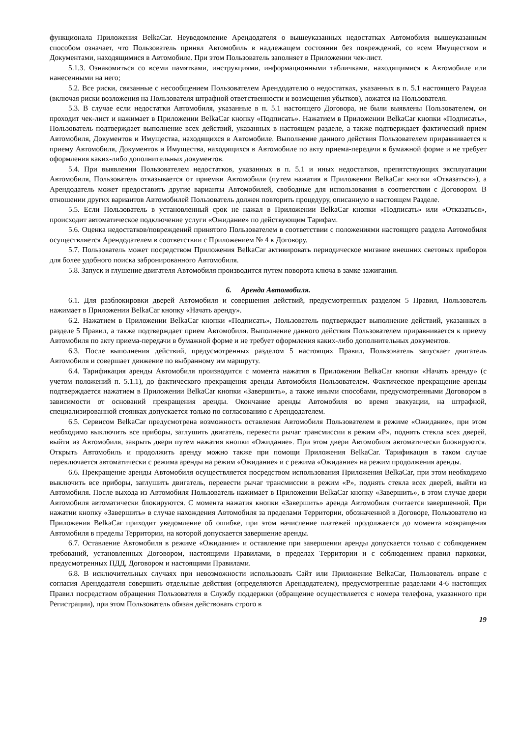функционала Приложения BelkaCar. Неуведомление Арендодателя о вышеуказанных недостатках Автомобиля вышеуказанным способом означает, что Пользователь принял Автомобиль в надлежащем состоянии без повреждений, со всем Имуществом и Документами, находящимися в Автомобиле. При этом Пользователь заполняет в Приложении чек-лист.
5.1.3. Ознакомиться со всеми памятками, инструкциями, информационными табличками, находящимися в Автомобиле или нанесенными на него;
5.2. Все риски, связанные с несообщением Пользователем Арендодателю о недостатках, указанных в п. 5.1 настоящего Раздела (включая риски возложения на Пользователя штрафной ответственности и возмещения убытков), ложатся на Пользователя.
5.3. В случае если недостатки Автомобиля, указанные в п. 5.1 настоящего Договора, не были выявлены Пользователем, он проходит чек-лист и нажимает в Приложении BelkaCar кнопку «Подписать». Нажатием в Приложении BelkaCar кнопки «Подписать», Пользователь подтверждает выполнение всех действий, указанных в настоящем разделе, а также подтверждает фактический прием Автомобиля, Документов и Имущества, находящихся в Автомобиле. Выполнение данного действия Пользователем приравнивается к приему Автомобиля, Документов и Имущества, находящихся в Автомобиле по акту приема-передачи в бумажной форме и не требует оформления каких-либо дополнительных документов.
5.4. При выявлении Пользователем недостатков, указанных в п. 5.1 и иных недостатков, препятствующих эксплуатации Автомобиля, Пользователь отказывается от приемки Автомобиля (путем нажатия в Приложении BelkaCar кнопки «Отказаться»), а Арендодатель может предоставить другие варианты Автомобилей, свободные для использования в соответствии с Договором. В отношении других вариантов Автомобилей Пользователь должен повторить процедуру, описанную в настоящем Разделе.
5.5. Если Пользователь в установленный срок не нажал в Приложении BelkaCar кнопки «Подписать» или «Отказаться», происходит автоматическое подключение услуги «Ожидание» по действующим Тарифам.
5.6. Оценка недостатков/повреждений принятого Пользователем в соответствии с положениями настоящего раздела Автомобиля осуществляется Арендодателем в соответствии с Приложением № 4 к Договору.
5.7. Пользователь может посредством Приложения BelkaCar активировать периодическое мигание внешних световых приборов для более удобного поиска забронированного Автомобиля.
5.8. Запуск и глушение двигателя Автомобиля производится путем поворота ключа в замке зажигания.
6. Аренда Автомобиля.
6.1. Для разблокировки дверей Автомобиля и совершения действий, предусмотренных разделом 5 Правил, Пользователь нажимает в Приложении BelkaCar кнопку «Начать аренду».
6.2. Нажатием в Приложении BelkaCar кнопки «Подписать», Пользователь подтверждает выполнение действий, указанных в разделе 5 Правил, а также подтверждает прием Автомобиля. Выполнение данного действия Пользователем приравнивается к приему Автомобиля по акту приема-передачи в бумажной форме и не требует оформления каких-либо дополнительных документов.
6.3. После выполнения действий, предусмотренных разделом 5 настоящих Правил, Пользователь запускает двигатель Автомобиля и совершает движение по выбранному им маршруту.
6.4. Тарификация аренды Автомобиля производится с момента нажатия в Приложении BelkaCar кнопки «Начать аренду» (с учетом положений п. 5.1.1), до фактического прекращения аренды Автомобиля Пользователем. Фактическое прекращение аренды подтверждается нажатием в Приложении BelkaCar кнопки «Завершить», а также иными способами, предусмотренными Договором в зависимости от оснований прекращения аренды. Окончание аренды Автомобиля во время эвакуации, на штрафной, специализированной стоянках допускается только по согласованию с Арендодателем.
6.5. Сервисом BelkaCar предусмотрена возможность оставления Автомобиля Пользователем в режиме «Ожидание», при этом необходимо выключить все приборы, заглушить двигатель, перевести рычаг трансмиссии в режим «Р», поднять стекла всех дверей, выйти из Автомобиля, закрыть двери путем нажатия кнопки «Ожидание». При этом двери Автомобиля автоматически блокируются. Открыть Автомобиль и продолжить аренду можно также при помощи Приложения BelkaCar. Тарификация в таком случае переключается автоматически с режима аренды на режим «Ожидание» и с режима «Ожидание» на режим продолжения аренды.
6.6. Прекращение аренды Автомобиля осуществляется посредством использования Приложения BelkaCar, при этом необходимо выключить все приборы, заглушить двигатель, перевести рычаг трансмиссии в режим «Р», поднять стекла всех дверей, выйти из Автомобиля. После выхода из Автомобиля Пользователь нажимает в Приложении BelkaCar кнопку «Завершить», в этом случае двери Автомобиля автоматически блокируются. С момента нажатия кнопки «Завершить» аренда Автомобиля считается завершенной. При нажатии кнопку «Завершить» в случае нахождения Автомобиля за пределами Территории, обозначенной в Договоре, Пользователю из Приложения BelkaCar приходит уведомление об ошибке, при этом начисление платежей продолжается до момента возвращения Автомобиля в пределы Территории, на которой допускается завершение аренды.
6.7. Оставление Автомобиля в режиме «Ожидание» и оставление при завершении аренды допускается только с соблюдением требований, установленных Договором, настоящими Правилами, в пределах Территории и с соблюдением правил парковки, предусмотренных ПДД, Договором и настоящими Правилами.
6.8. В исключительных случаях при невозможности использовать Сайт или Приложение BelkaCar, Пользователь вправе с согласия Арендодателя совершить отдельные действия (определяются Арендодателем), предусмотренные разделами 4-6 настоящих Правил посредством обращения Пользователя в Службу поддержки (обращение осуществляется с номера телефона, указанного при Регистрации), при этом Пользователь обязан действовать строго в
19